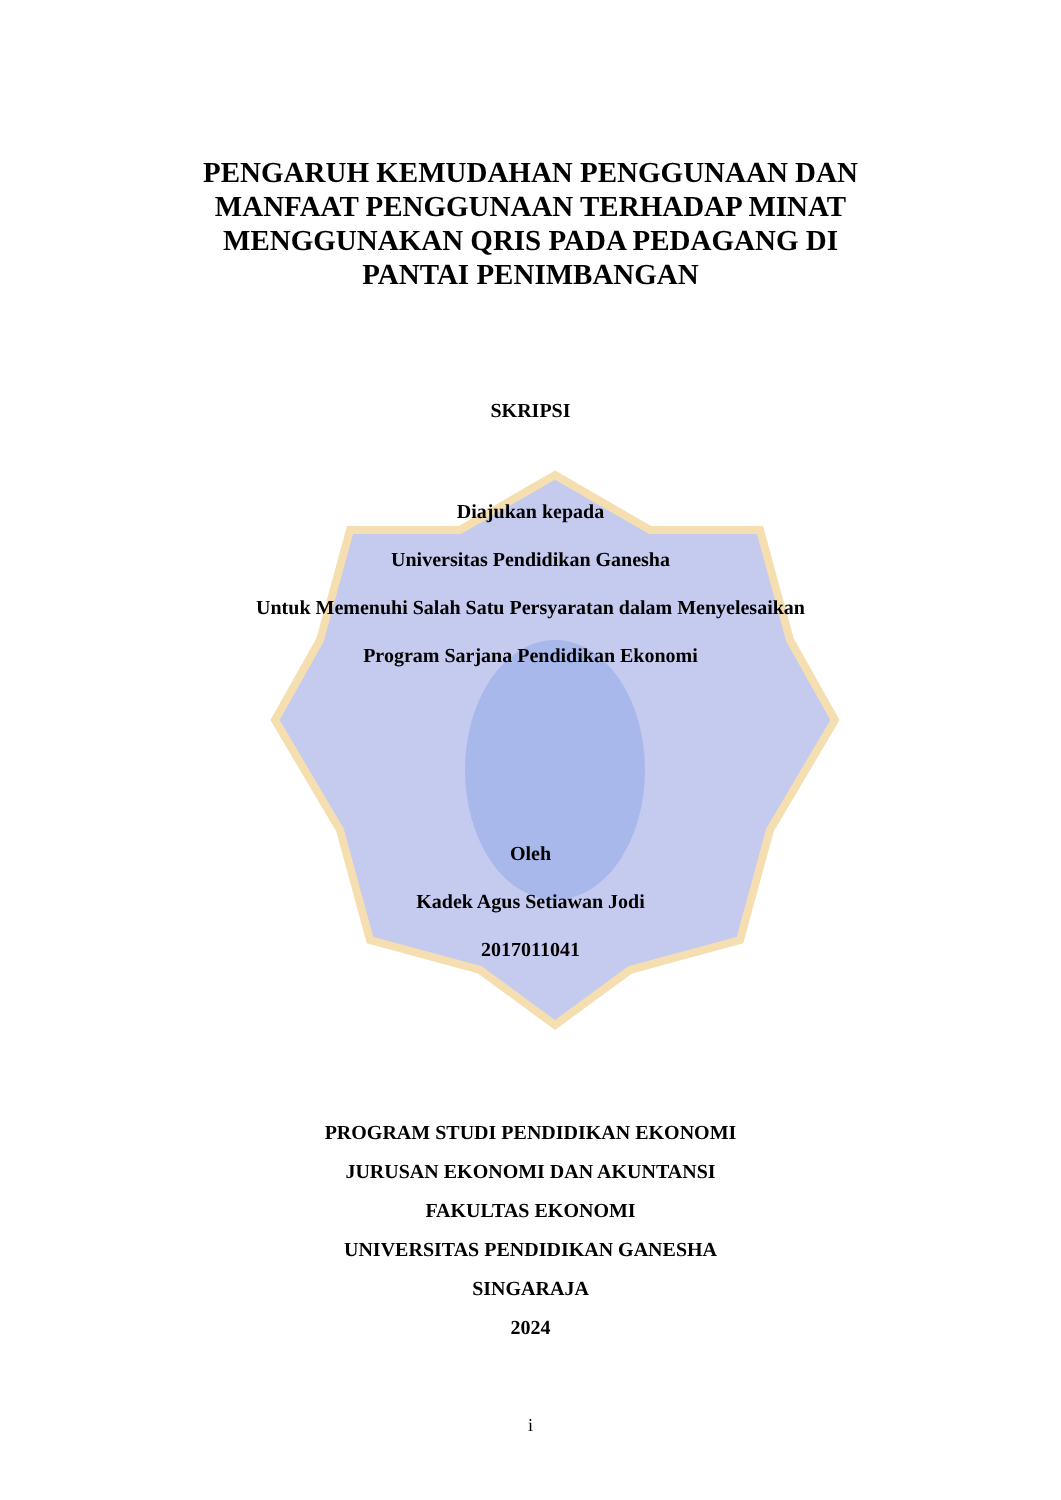PENGARUH KEMUDAHAN PENGGUNAAN DAN
MANFAAT PENGGUNAAN TERHADAP MINAT
MENGGUNAKAN QRIS PADA PEDAGANG DI
PANTAI PENIMBANGAN
SKRIPSI
Diajukan kepada
Universitas Pendidikan Ganesha
Untuk Memenuhi Salah Satu Persyaratan dalam Menyelesaikan
Program Sarjana Pendidikan Ekonomi
Oleh
Kadek Agus Setiawan Jodi
2017011041
PROGRAM STUDI PENDIDIKAN EKONOMI
JURUSAN EKONOMI DAN AKUNTANSI
FAKULTAS EKONOMI
UNIVERSITAS PENDIDIKAN GANESHA
SINGARAJA
2024
i